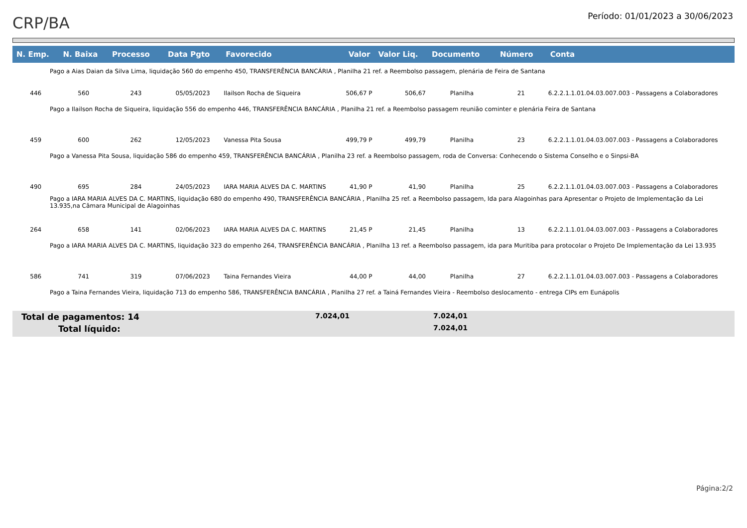CRP/BA
Período: 01/01/2023 a 30/06/2023
| N. Emp. | N. Baixa | Processo | Data Pgto | Favorecido | Valor | Valor Liq. | Documento | Número | Conta |
| --- | --- | --- | --- | --- | --- | --- | --- | --- | --- |
| Pago a Aias Daian da Silva Lima, liquidação 560 do empenho 450, TRANSFERÊNCIA BANCÁRIA , Planilha 21 ref. a Reembolso passagem, plenária de Feira de Santana | | | | | | | | | |
| 446 | 560 | 243 | 05/05/2023 | Ilailson Rocha de Siqueira | 506,67 P | 506,67 | Planilha | 21 | 6.2.2.1.1.01.04.03.007.003 - Passagens a Colaboradores |
| Pago a Ilailson Rocha de Siqueira, liquidação 556 do empenho 446, TRANSFERÊNCIA BANCÁRIA , Planilha 21 ref. a Reembolso passagem reunião cominter e plenária Feira de Santana | | | | | | | | | |
| 459 | 600 | 262 | 12/05/2023 | Vanessa Pita Sousa | 499,79 P | 499,79 | Planilha | 23 | 6.2.2.1.1.01.04.03.007.003 - Passagens a Colaboradores |
| Pago a Vanessa Pita Sousa, liquidação 586 do empenho 459, TRANSFERÊNCIA BANCÁRIA , Planilha 23 ref. a Reembolso passagem, roda de Conversa: Conhecendo o Sistema Conselho e o Sinpsi-BA | | | | | | | | | |
| 490 | 695 | 284 | 24/05/2023 | IARA MARIA ALVES DA C. MARTINS | 41,90 P | 41,90 | Planilha | 25 | 6.2.2.1.1.01.04.03.007.003 - Passagens a Colaboradores |
| Pago a IARA MARIA ALVES DA C. MARTINS, liquidação 680 do empenho 490, TRANSFERÊNCIA BANCÁRIA , Planilha 25 ref. a Reembolso passagem, Ida para Alagoinhas para Apresentar o Projeto de Implementação da Lei 13.935,na Câmara Municipal de Alagoinhas | | | | | | | | | |
| 264 | 658 | 141 | 02/06/2023 | IARA MARIA ALVES DA C. MARTINS | 21,45 P | 21,45 | Planilha | 13 | 6.2.2.1.1.01.04.03.007.003 - Passagens a Colaboradores |
| Pago a IARA MARIA ALVES DA C. MARTINS, liquidação 323 do empenho 264, TRANSFERÊNCIA BANCÁRIA , Planilha 13 ref. a Reembolso passagem, ida para Muritiba para protocolar o Projeto De Implementação da Lei 13.935 | | | | | | | | | |
| 586 | 741 | 319 | 07/06/2023 | Taina Fernandes Vieira | 44,00 P | 44,00 | Planilha | 27 | 6.2.2.1.1.01.04.03.007.003 - Passagens a Colaboradores |
| Pago a Taina Fernandes Vieira, liquidação 713 do empenho 586, TRANSFERÊNCIA BANCÁRIA , Planilha 27 ref. a Tainá Fernandes Vieira - Reembolso deslocamento - entrega CIPs em Eunápolis | | | | | | | | | |
Total de pagamentos: 14 7.024,01 7.024,01
Total líquido: 7.024,01
Página:2/2